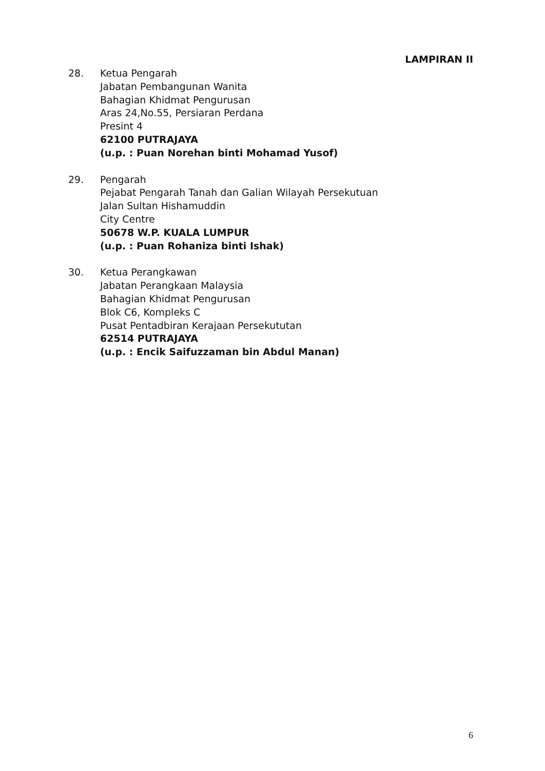LAMPIRAN II
28. Ketua Pengarah
Jabatan Pembangunan Wanita
Bahagian Khidmat Pengurusan
Aras 24,No.55, Persiaran Perdana
Presint 4
62100 PUTRAJAYA
(u.p. : Puan Norehan binti Mohamad Yusof)
29. Pengarah
Pejabat Pengarah Tanah dan Galian Wilayah Persekutuan
Jalan Sultan Hishamuddin
City Centre
50678 W.P. KUALA LUMPUR
(u.p. : Puan Rohaniza binti Ishak)
30. Ketua Perangkawan
Jabatan Perangkaan Malaysia
Bahagian Khidmat Pengurusan
Blok C6, Kompleks C
Pusat Pentadbiran Kerajaan Persekututan
62514 PUTRAJAYA
(u.p. : Encik Saifuzzaman bin Abdul Manan)
6